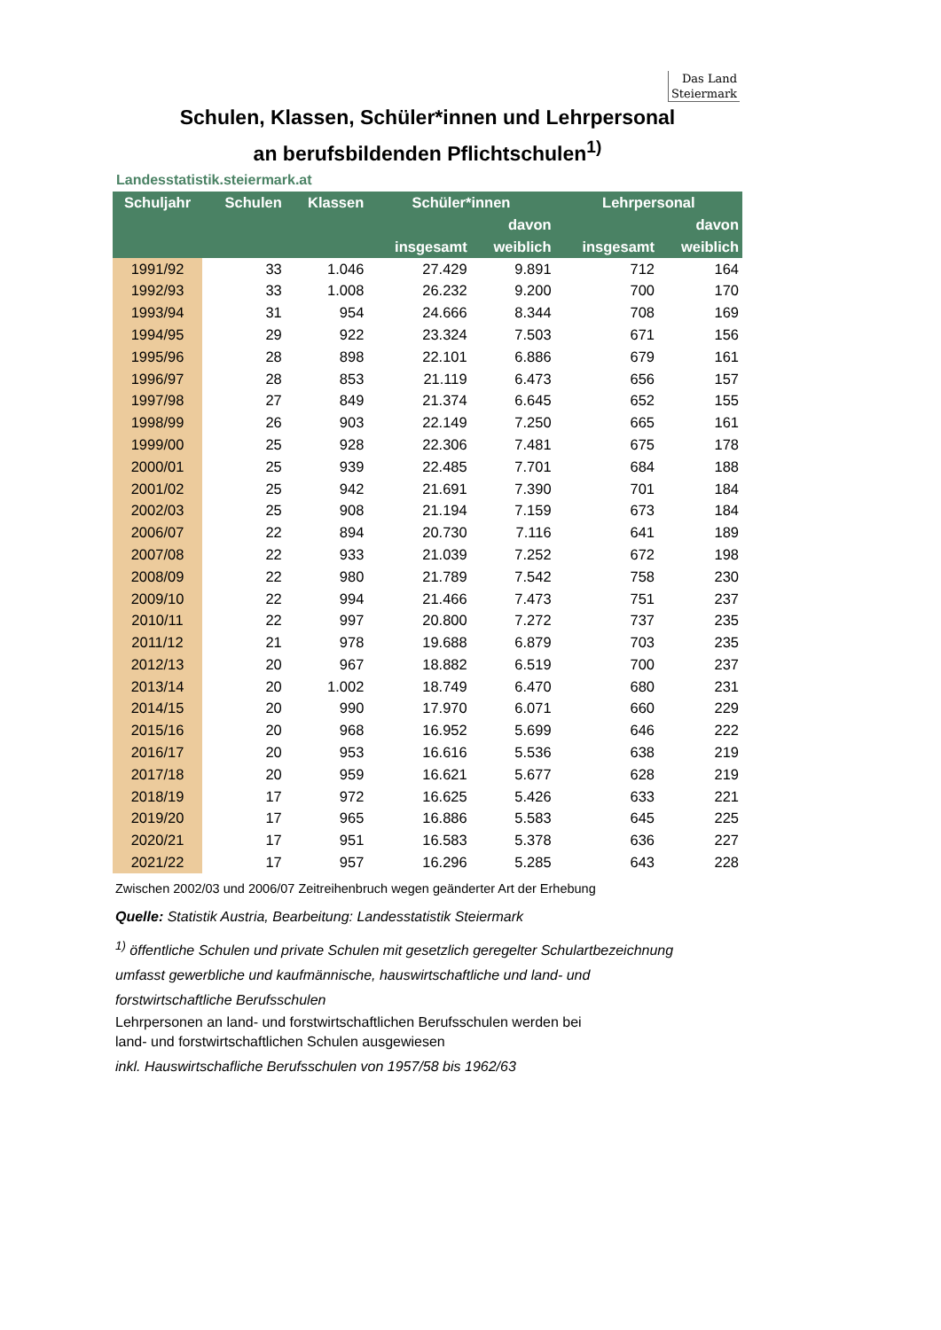Das Land
Steiermark
Schulen, Klassen, Schüler*innen und Lehrpersonal
an berufsbildenden Pflichtschulen<sup>1)</sup>
Landesstatistik.steiermark.at
| Schuljahr | Schulen | Klassen | Schüler*innen | | Lehrpersonal | |
| --- | --- | --- | --- | --- | --- | --- |
| | | | | davon | | davon |
| | | | insgesamt | weiblich | insgesamt | weiblich |
| 1991/92 | 33 | 1.046 | 27.429 | 9.891 | 712 | 164 |
| 1992/93 | 33 | 1.008 | 26.232 | 9.200 | 700 | 170 |
| 1993/94 | 31 | 954 | 24.666 | 8.344 | 708 | 169 |
| 1994/95 | 29 | 922 | 23.324 | 7.503 | 671 | 156 |
| 1995/96 | 28 | 898 | 22.101 | 6.886 | 679 | 161 |
| 1996/97 | 28 | 853 | 21.119 | 6.473 | 656 | 157 |
| 1997/98 | 27 | 849 | 21.374 | 6.645 | 652 | 155 |
| 1998/99 | 26 | 903 | 22.149 | 7.250 | 665 | 161 |
| 1999/00 | 25 | 928 | 22.306 | 7.481 | 675 | 178 |
| 2000/01 | 25 | 939 | 22.485 | 7.701 | 684 | 188 |
| 2001/02 | 25 | 942 | 21.691 | 7.390 | 701 | 184 |
| 2002/03 | 25 | 908 | 21.194 | 7.159 | 673 | 184 |
| 2006/07 | 22 | 894 | 20.730 | 7.116 | 641 | 189 |
| 2007/08 | 22 | 933 | 21.039 | 7.252 | 672 | 198 |
| 2008/09 | 22 | 980 | 21.789 | 7.542 | 758 | 230 |
| 2009/10 | 22 | 994 | 21.466 | 7.473 | 751 | 237 |
| 2010/11 | 22 | 997 | 20.800 | 7.272 | 737 | 235 |
| 2011/12 | 21 | 978 | 19.688 | 6.879 | 703 | 235 |
| 2012/13 | 20 | 967 | 18.882 | 6.519 | 700 | 237 |
| 2013/14 | 20 | 1.002 | 18.749 | 6.470 | 680 | 231 |
| 2014/15 | 20 | 990 | 17.970 | 6.071 | 660 | 229 |
| 2015/16 | 20 | 968 | 16.952 | 5.699 | 646 | 222 |
| 2016/17 | 20 | 953 | 16.616 | 5.536 | 638 | 219 |
| 2017/18 | 20 | 959 | 16.621 | 5.677 | 628 | 219 |
| 2018/19 | 17 | 972 | 16.625 | 5.426 | 633 | 221 |
| 2019/20 | 17 | 965 | 16.886 | 5.583 | 645 | 225 |
| 2020/21 | 17 | 951 | 16.583 | 5.378 | 636 | 227 |
| 2021/22 | 17 | 957 | 16.296 | 5.285 | 643 | 228 |
Zwischen 2002/03 und 2006/07 Zeitreihenbruch wegen geänderter Art der Erhebung
Quelle: Statistik Austria, Bearbeitung: Landesstatistik Steiermark
<sup>1)</sup> öffentliche Schulen und private Schulen mit gesetzlich geregelter Schulartbezeichnung
umfasst gewerbliche und kaufmännische, hauswirtschaftliche und land- und
forstwirtschaftliche Berufsschulen
Lehrpersonen an land- und forstwirtschaftlichen Berufsschulen werden bei
land- und forstwirtschaftlichen Schulen ausgewiesen
inkl. Hauswirtschafliche Berufsschulen von 1957/58 bis 1962/63